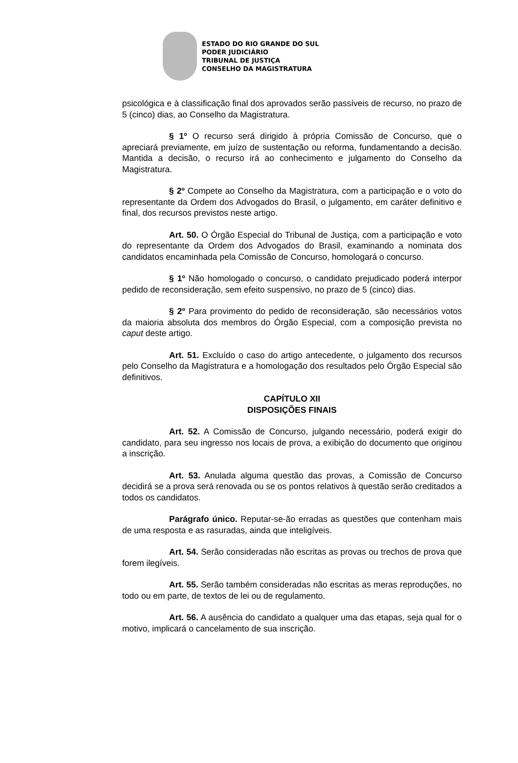ESTADO DO RIO GRANDE DO SUL
PODER JUDICIÁRIO
TRIBUNAL DE JUSTIÇA
CONSELHO DA MAGISTRATURA
psicológica e à classificação final dos aprovados serão passíveis de recurso, no prazo de 5 (cinco) dias, ao Conselho da Magistratura.
§ 1º O recurso será dirigido à própria Comissão de Concurso, que o apreciará previamente, em juízo de sustentação ou reforma, fundamentando a decisão. Mantida a decisão, o recurso irá ao conhecimento e julgamento do Conselho da Magistratura.
§ 2º Compete ao Conselho da Magistratura, com a participação e o voto do representante da Ordem dos Advogados do Brasil, o julgamento, em caráter definitivo e final, dos recursos previstos neste artigo.
Art. 50. O Órgão Especial do Tribunal de Justiça, com a participação e voto do representante da Ordem dos Advogados do Brasil, examinando a nominata dos candidatos encaminhada pela Comissão de Concurso, homologará o concurso.
§ 1º Não homologado o concurso, o candidato prejudicado poderá interpor pedido de reconsideração, sem efeito suspensivo, no prazo de 5 (cinco) dias.
§ 2º Para provimento do pedido de reconsideração, são necessários votos da maioria absoluta dos membros do Órgão Especial, com a composição prevista no caput deste artigo.
Art. 51. Excluído o caso do artigo antecedente, o julgamento dos recursos pelo Conselho da Magistratura e a homologação dos resultados pelo Órgão Especial são definitivos.
CAPÍTULO XII
DISPOSIÇÕES FINAIS
Art. 52. A Comissão de Concurso, julgando necessário, poderá exigir do candidato, para seu ingresso nos locais de prova, a exibição do documento que originou a inscrição.
Art. 53. Anulada alguma questão das provas, a Comissão de Concurso decidirá se a prova será renovada ou se os pontos relativos à questão serão creditados a todos os candidatos.
Parágrafo único. Reputar-se-ão erradas as questões que contenham mais de uma resposta e as rasuradas, ainda que inteligíveis.
Art. 54. Serão consideradas não escritas as provas ou trechos de prova que forem ilegíveis.
Art. 55. Serão também consideradas não escritas as meras reproduções, no todo ou em parte, de textos de lei ou de regulamento.
Art. 56. A ausência do candidato a qualquer uma das etapas, seja qual for o motivo, implicará o cancelamento de sua inscrição.